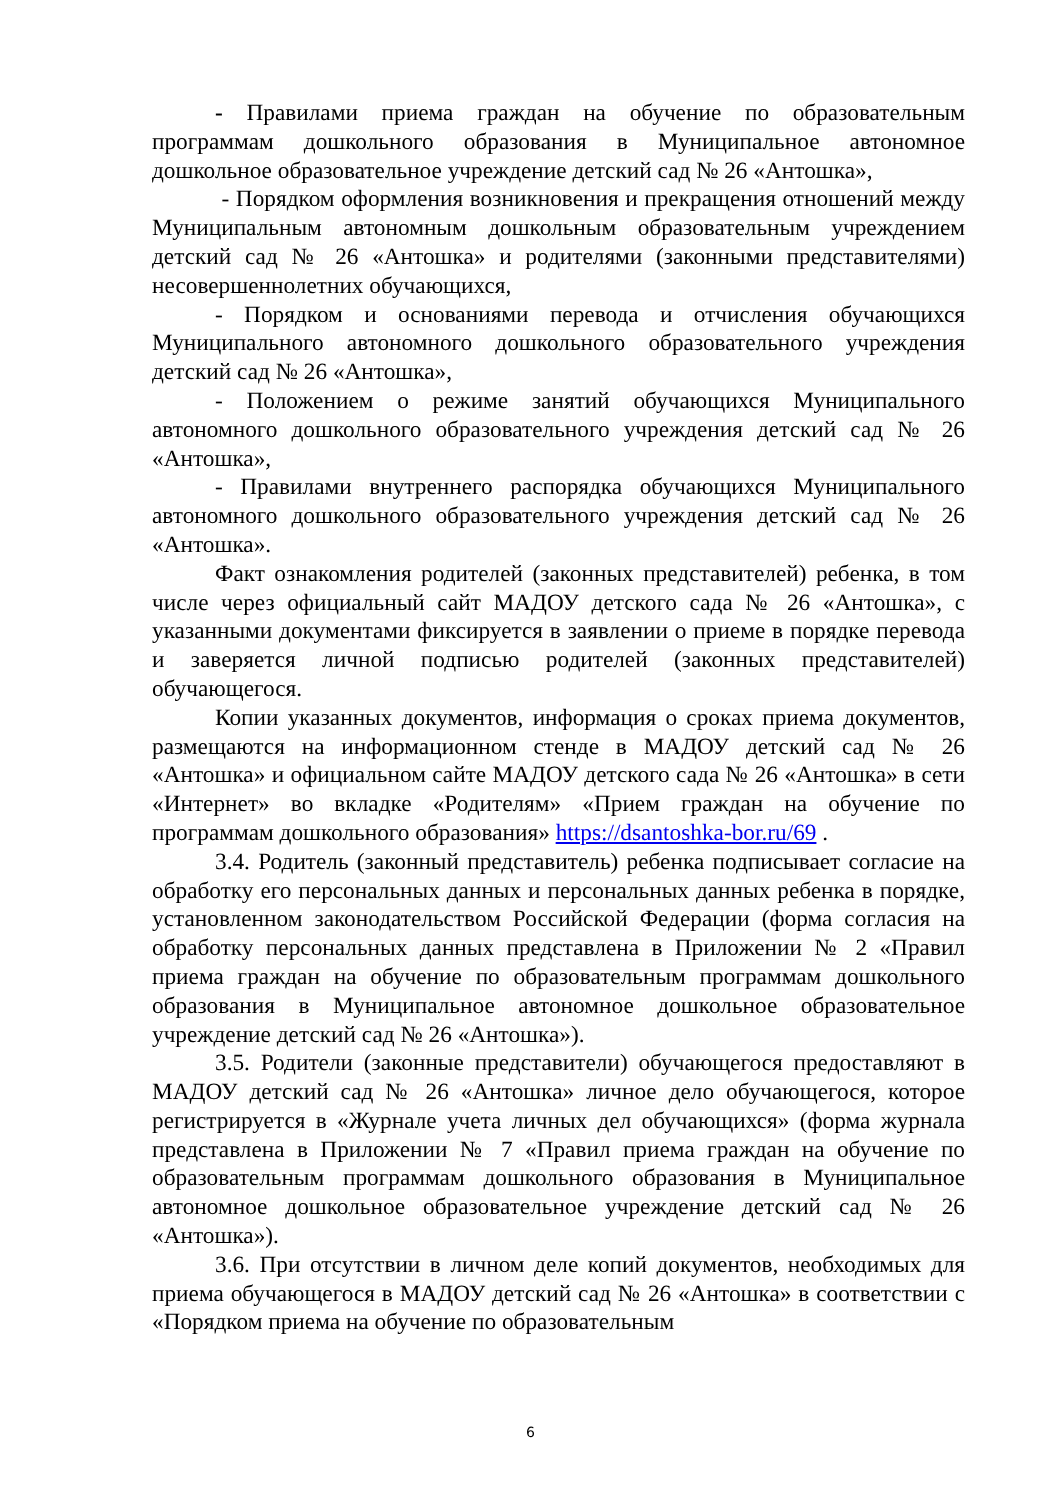- Правилами приема граждан на обучение по образовательным программам дошкольного образования в Муниципальное автономное дошкольное образовательное учреждение детский сад № 26 «Антошка»,
- Порядком оформления возникновения и прекращения отношений между Муниципальным автономным дошкольным образовательным учреждением детский сад № 26 «Антошка» и родителями (законными представителями) несовершеннолетних обучающихся,
- Порядком и основаниями перевода и отчисления обучающихся Муниципального автономного дошкольного образовательного учреждения детский сад № 26 «Антошка»,
- Положением о режиме занятий обучающихся Муниципального автономного дошкольного образовательного учреждения детский сад № 26 «Антошка»,
- Правилами внутреннего распорядка обучающихся Муниципального автономного дошкольного образовательного учреждения детский сад № 26 «Антошка».
Факт ознакомления родителей (законных представителей) ребенка, в том числе через официальный сайт МАДОУ детского сада № 26 «Антошка», с указанными документами фиксируется в заявлении о приеме в порядке перевода и заверяется личной подписью родителей (законных представителей) обучающегося.
Копии указанных документов, информация о сроках приема документов, размещаются на информационном стенде в МАДОУ детский сад № 26 «Антошка» и официальном сайте МАДОУ детского сада № 26 «Антошка» в сети «Интернет» во вкладке «Родителям» «Прием граждан на обучение по программам дошкольного образования» https://dsantoshka-bor.ru/69 .
3.4. Родитель (законный представитель) ребенка подписывает согласие на обработку его персональных данных и персональных данных ребенка в порядке, установленном законодательством Российской Федерации (форма согласия на обработку персональных данных представлена в Приложении № 2 «Правил приема граждан на обучение по образовательным программам дошкольного образования в Муниципальное автономное дошкольное образовательное учреждение детский сад № 26 «Антошка»).
3.5. Родители (законные представители) обучающегося предоставляют в МАДОУ детский сад № 26 «Антошка» личное дело обучающегося, которое регистрируется в «Журнале учета личных дел обучающихся» (форма журнала представлена в Приложении № 7 «Правил приема граждан на обучение по образовательным программам дошкольного образования в Муниципальное автономное дошкольное образовательное учреждение детский сад № 26 «Антошка»).
3.6. При отсутствии в личном деле копий документов, необходимых для приема обучающегося в МАДОУ детский сад № 26 «Антошка» в соответствии с «Порядком приема на обучение по образовательным
6